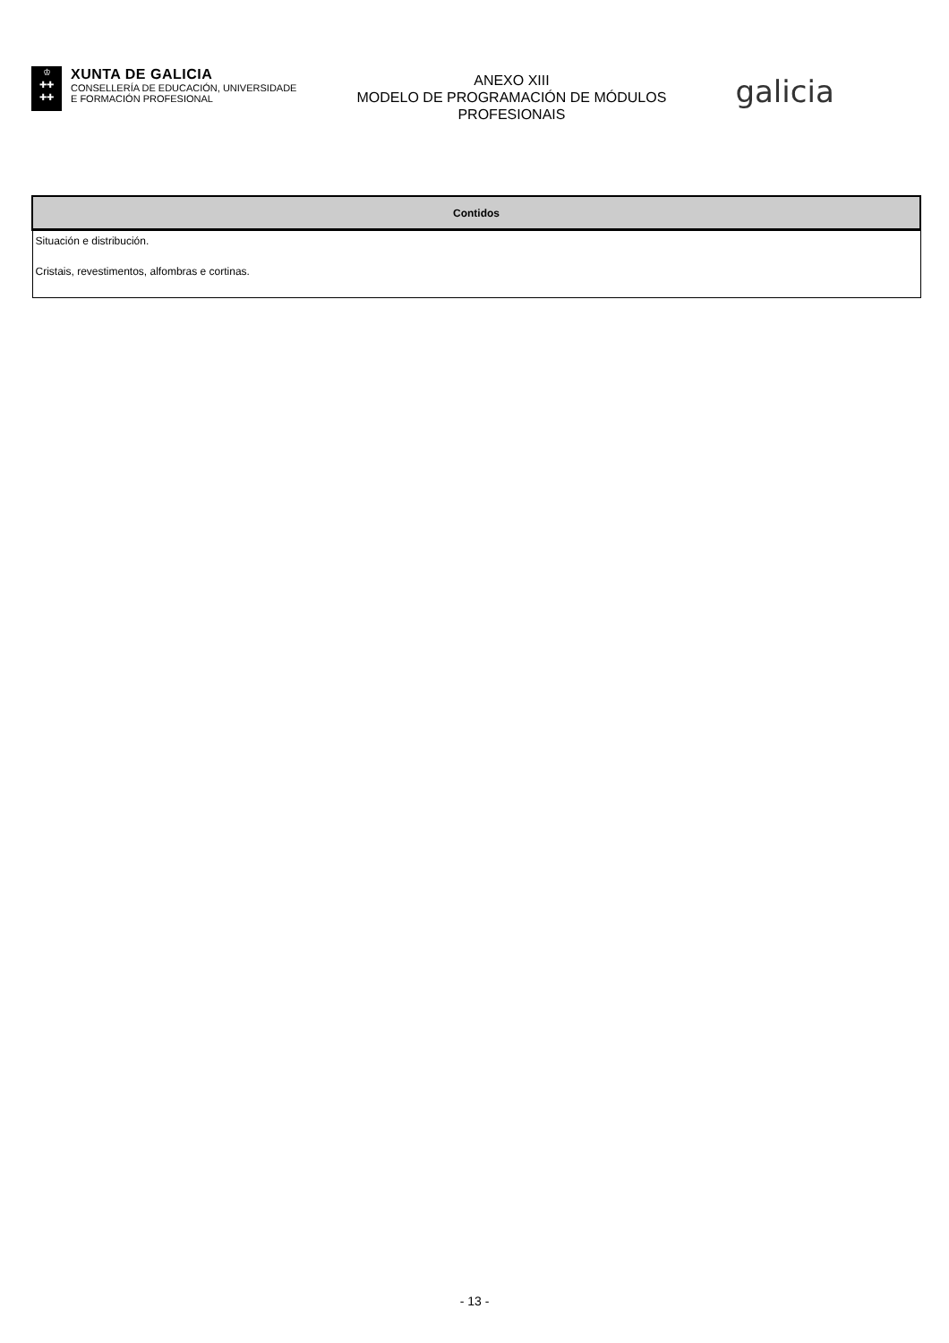♔
✚✚
✚✚
XUNTA DE GALICIA
CONSELLERÍA DE EDUCACIÓN, UNIVERSIDADE
E FORMACIÓN PROFESIONAL
ANEXO XIII
MODELO DE PROGRAMACIÓN DE MÓDULOS
PROFESIONAIS
galicia
| Contidos |
| --- |
| Situación e distribución. Cristais, revestimentos, alfombras e cortinas. |
- 13 -